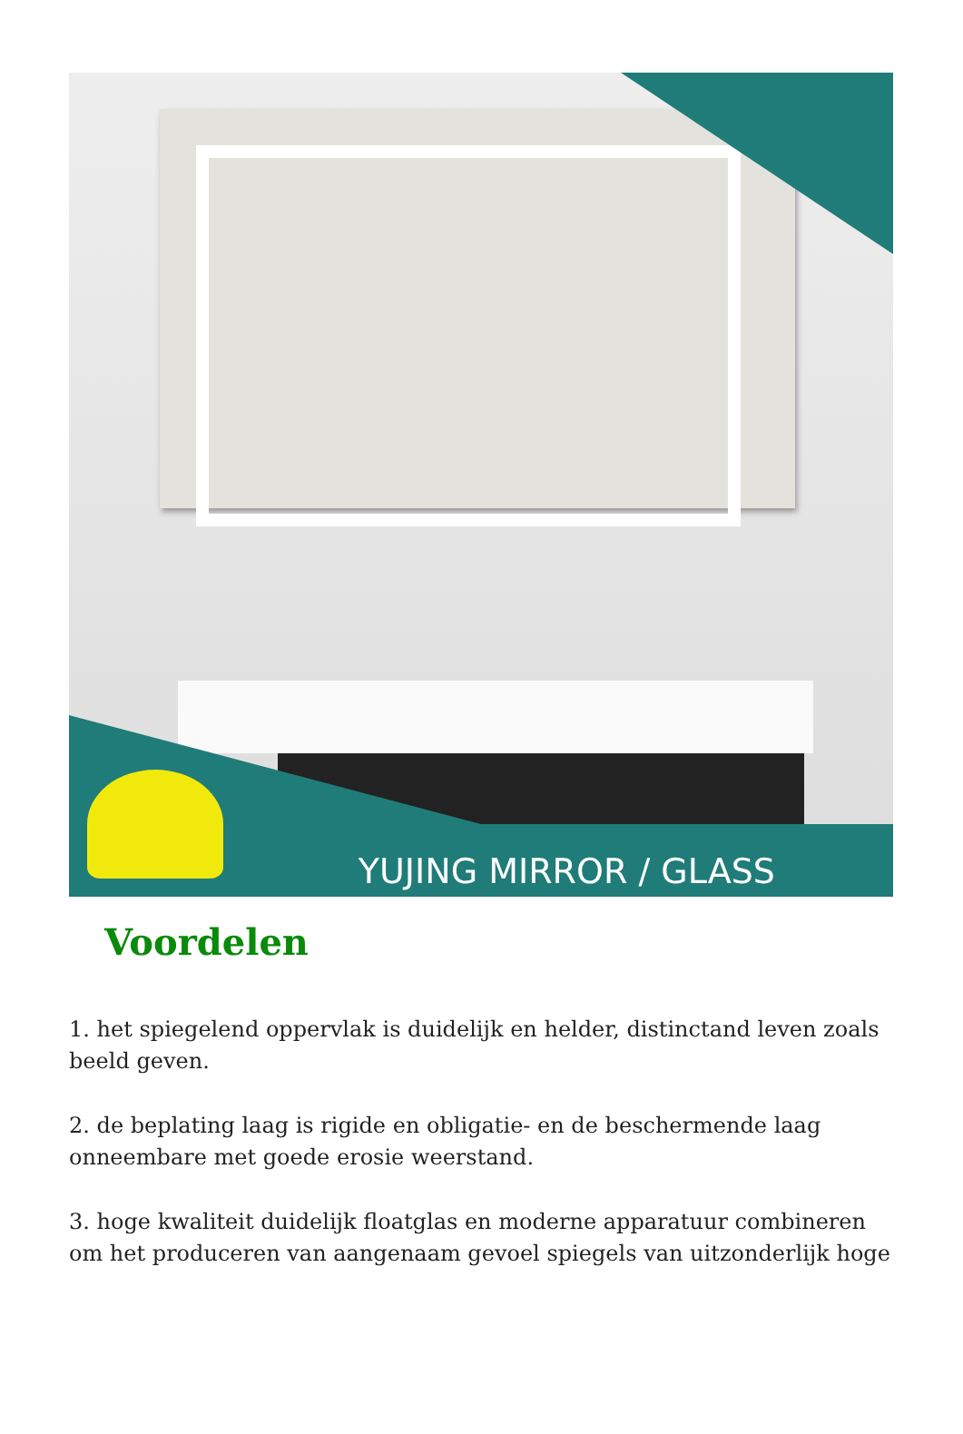YUJING MIRROR / GLASS
Voordelen
1. het spiegelend oppervlak is duidelijk en helder, distinctand leven zoals beeld geven.
2. de beplating laag is rigide en obligatie- en de beschermende laag onneembare met goede erosie weerstand.
3. hoge kwaliteit duidelijk floatglas en moderne apparatuur combineren om het produceren van aangenaam gevoel spiegels van uitzonderlijk hoge